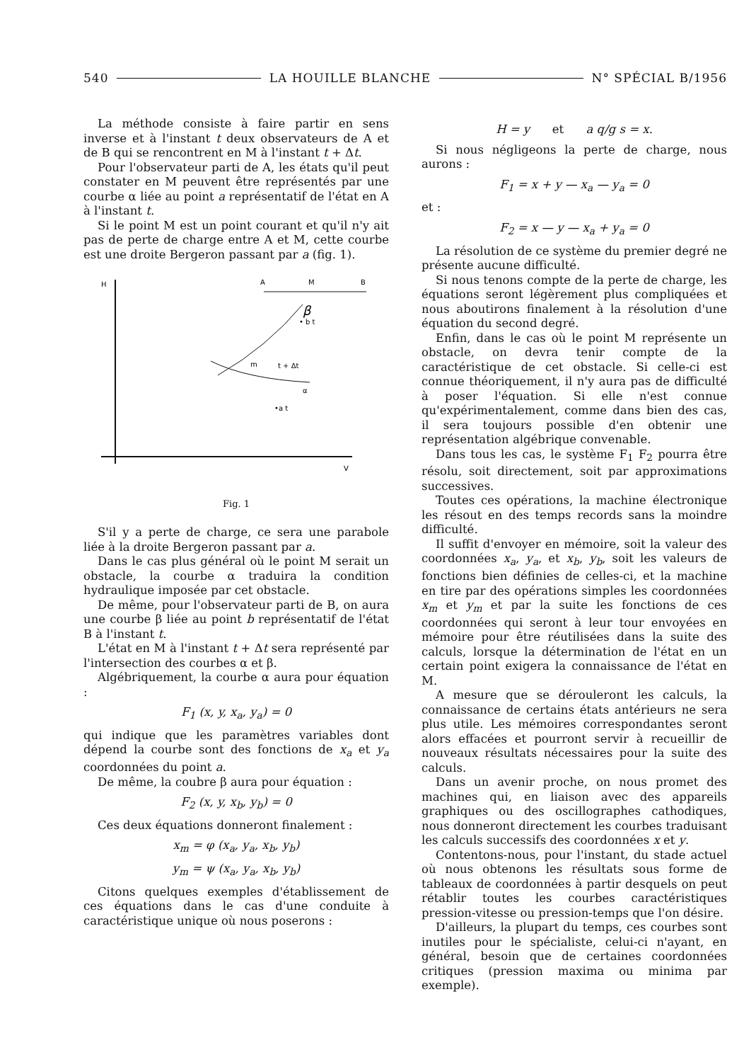540 LA HOUILLE BLANCHE N° SPÉCIAL B/1956
La méthode consiste à faire partir en sens inverse et à l'instant t deux observateurs de A et de B qui se rencontrent en M à l'instant t + Δt.
Pour l'observateur parti de A, les états qu'il peut constater en M peuvent être représentés par une courbe α liée au point a représentatif de l'état en A à l'instant t.
Si le point M est un point courant et qu'il n'y ait pas de perte de charge entre A et M, cette courbe est une droite Bergeron passant par a (fig. 1).
H
V
A
M
B
β
• b t
m
t + Δt
α
•a t
Fig. 1
S'il y a perte de charge, ce sera une parabole liée à la droite Bergeron passant par a.
Dans le cas plus général où le point M serait un obstacle, la courbe α traduira la condition hydraulique imposée par cet obstacle.
De même, pour l'observateur parti de B, on aura une courbe β liée au point b représentatif de l'état B à l'instant t.
L'état en M à l'instant t + Δt sera représenté par l'intersection des courbes α et β.
Algébriquement, la courbe α aura pour équation :
F<sub>1</sub> (x, y, x<sub>a</sub>, y<sub>a</sub>) = 0
qui indique que les paramètres variables dont dépend la courbe sont des fonctions de x<sub>a</sub> et y<sub>a</sub> coordonnées du point a.
De même, la coubre β aura pour équation :
F<sub>2</sub> (x, y, x<sub>b</sub>, y<sub>b</sub>) = 0
Ces deux équations donneront finalement :
x<sub>m</sub> = φ (x<sub>a</sub>, y<sub>a</sub>, x<sub>b</sub>, y<sub>b</sub>)
y<sub>m</sub> = ψ (x<sub>a</sub>, y<sub>a</sub>, x<sub>b</sub>, y<sub>b</sub>)
Citons quelques exemples d'établissement de ces équations dans le cas d'une conduite à caractéristique unique où nous poserons :
H = y et a q/g s = x.
Si nous négligeons la perte de charge, nous aurons :
F<sub>1</sub> = x + y — x<sub>a</sub> — y<sub>a</sub> = 0
et :
F<sub>2</sub> = x — y — x<sub>a</sub> + y<sub>a</sub> = 0
La résolution de ce système du premier degré ne présente aucune difficulté.
Si nous tenons compte de la perte de charge, les équations seront légèrement plus compliquées et nous aboutirons finalement à la résolution d'une équation du second degré.
Enfin, dans le cas où le point M représente un obstacle, on devra tenir compte de la caractéristique de cet obstacle. Si celle-ci est connue théoriquement, il n'y aura pas de difficulté à poser l'équation. Si elle n'est connue qu'expérimentalement, comme dans bien des cas, il sera toujours possible d'en obtenir une représentation algébrique convenable.
Dans tous les cas, le système F<sub>1</sub> F<sub>2</sub> pourra être résolu, soit directement, soit par approximations successives.
Toutes ces opérations, la machine électronique les résout en des temps records sans la moindre difficulté.
Il suffit d'envoyer en mémoire, soit la valeur des coordonnées x<sub>a</sub>, y<sub>a</sub>, et x<sub>b</sub>, y<sub>b</sub>, soit les valeurs de fonctions bien définies de celles-ci, et la machine en tire par des opérations simples les coordonnées x<sub>m</sub> et y<sub>m</sub> et par la suite les fonctions de ces coordonnées qui seront à leur tour envoyées en mémoire pour être réutilisées dans la suite des calculs, lorsque la détermination de l'état en un certain point exigera la connaissance de l'état en M.
A mesure que se dérouleront les calculs, la connaissance de certains états antérieurs ne sera plus utile. Les mémoires correspondantes seront alors effacées et pourront servir à recueillir de nouveaux résultats nécessaires pour la suite des calculs.
Dans un avenir proche, on nous promet des machines qui, en liaison avec des appareils graphiques ou des oscillographes cathodiques, nous donneront directement les courbes traduisant les calculs successifs des coordonnées x et y.
Contentons-nous, pour l'instant, du stade actuel où nous obtenons les résultats sous forme de tableaux de coordonnées à partir desquels on peut rétablir toutes les courbes caractéristiques pression-vitesse ou pression-temps que l'on désire.
D'ailleurs, la plupart du temps, ces courbes sont inutiles pour le spécialiste, celui-ci n'ayant, en général, besoin que de certaines coordonnées critiques (pression maxima ou minima par exemple).